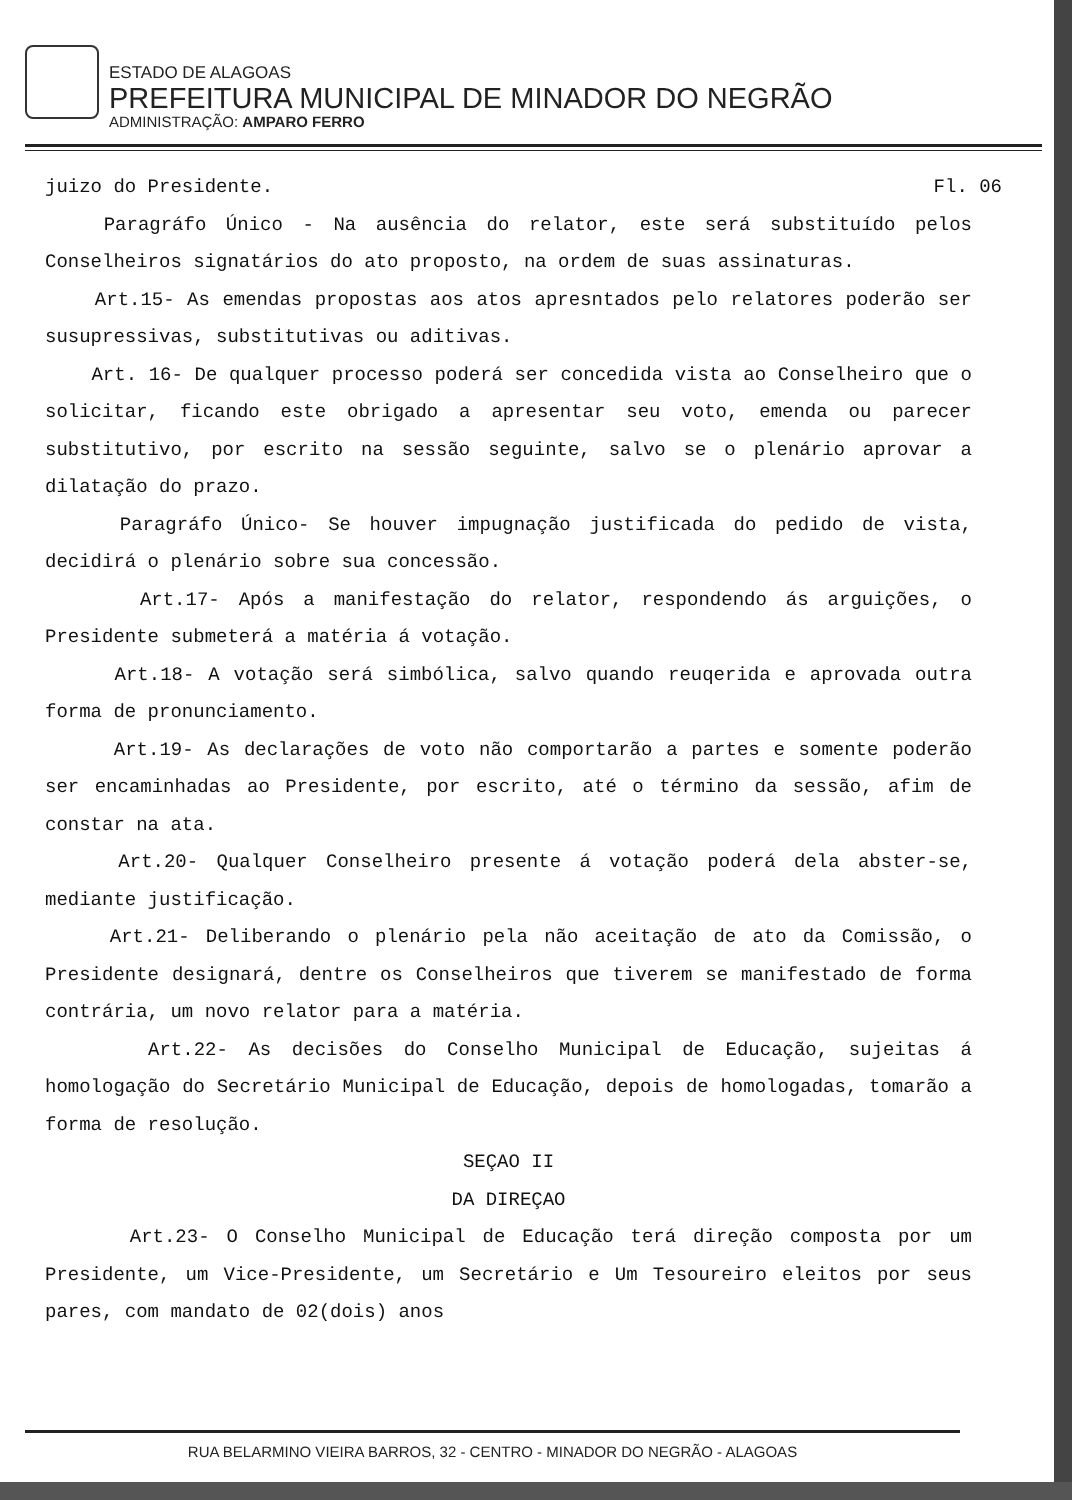ESTADO DE ALAGOAS
PREFEITURA MUNICIPAL DE MINADOR DO NEGRÃO
ADMINISTRAÇÃO: AMPARO FERRO
Fl. 06 juizo do Presidente.
Paragráfo Único - Na ausência do relator, este será substituído pelos Conselheiros signatários do ato proposto, na ordem de suas assinaturas.
Art.15- As emendas propostas aos atos apresntados pelo relatores poderão ser susupressivas, substitutivas ou aditivas.
Art. 16- De qualquer processo poderá ser concedida vista ao Conselheiro que o solicitar, ficando este obrigado a apresentar seu voto, emenda ou parecer substitutivo, por escrito na sessão seguinte, salvo se o plenário aprovar a dilatação do prazo.
Paragráfo Único- Se houver impugnação justificada do pedido de vista, decidirá o plenário sobre sua concessão.
Art.17- Após a manifestação do relator, respondendo ás arguições, o Presidente submeterá a matéria á votação.
Art.18- A votação será simbólica, salvo quando reuqerida e aprovada outra forma de pronunciamento.
Art.19- As declarações de voto não comportarão a partes e somente poderão ser encaminhadas ao Presidente, por escrito, até o término da sessão, afim de constar na ata.
Art.20- Qualquer Conselheiro presente á votação poderá dela abster-se, mediante justificação.
Art.21- Deliberando o plenário pela não aceitação de ato da Comissão, o Presidente designará, dentre os Conselheiros que tiverem se manifestado de forma contrária, um novo relator para a matéria.
Art.22- As decisões do Conselho Municipal de Educação, sujeitas á homologação do Secretário Municipal de Educação, depois de homologadas, tomarão a forma de resolução.
SEÇAO II
DA DIREÇAO
Art.23- O Conselho Municipal de Educação terá direção composta por um Presidente, um Vice-Presidente, um Secretário e Um Tesoureiro eleitos por seus pares, com mandato de 02(dois) anos
RUA BELARMINO VIEIRA BARROS, 32 - CENTRO - MINADOR DO NEGRÃO - ALAGOAS